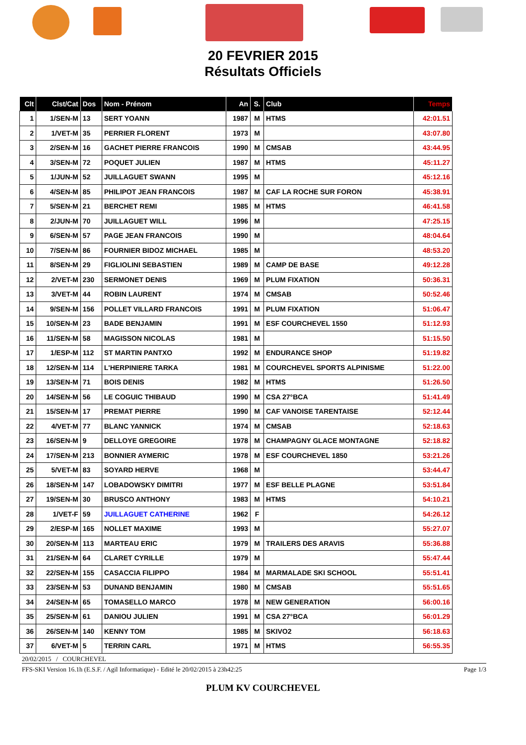20 FEVRIER 2015
Résultats Officiels
| Clt | Clst/Cat | Dos | Nom - Prénom | An | S. | Club | Temps |
| --- | --- | --- | --- | --- | --- | --- | --- |
| 1 | 1/SEN-M | 13 | SERT YOANN | 1987 | M | HTMS | 42:01.51 |
| 2 | 1/VET-M | 35 | PERRIER FLORENT | 1973 | M | | 43:07.80 |
| 3 | 2/SEN-M | 16 | GACHET PIERRE FRANCOIS | 1990 | M | CMSAB | 43:44.95 |
| 4 | 3/SEN-M | 72 | POQUET JULIEN | 1987 | M | HTMS | 45:11.27 |
| 5 | 1/JUN-M | 52 | JUILLAGUET SWANN | 1995 | M | | 45:12.16 |
| 6 | 4/SEN-M | 85 | PHILIPOT JEAN FRANCOIS | 1987 | M | CAF LA ROCHE SUR FORON | 45:38.91 |
| 7 | 5/SEN-M | 21 | BERCHET REMI | 1985 | M | HTMS | 46:41.58 |
| 8 | 2/JUN-M | 70 | JUILLAGUET WILL | 1996 | M | | 47:25.15 |
| 9 | 6/SEN-M | 57 | PAGE JEAN FRANCOIS | 1990 | M | | 48:04.64 |
| 10 | 7/SEN-M | 86 | FOURNIER BIDOZ MICHAEL | 1985 | M | | 48:53.20 |
| 11 | 8/SEN-M | 29 | FIGLIOLINI SEBASTIEN | 1989 | M | CAMP DE BASE | 49:12.28 |
| 12 | 2/VET-M | 230 | SERMONET DENIS | 1969 | M | PLUM FIXATION | 50:36.31 |
| 13 | 3/VET-M | 44 | ROBIN LAURENT | 1974 | M | CMSAB | 50:52.46 |
| 14 | 9/SEN-M | 156 | POLLET VILLARD FRANCOIS | 1991 | M | PLUM FIXATION | 51:06.47 |
| 15 | 10/SEN-M | 23 | BADE BENJAMIN | 1991 | M | ESF COURCHEVEL 1550 | 51:12.93 |
| 16 | 11/SEN-M | 58 | MAGISSON NICOLAS | 1981 | M | | 51:15.50 |
| 17 | 1/ESP-M | 112 | ST MARTIN PANTXO | 1992 | M | ENDURANCE SHOP | 51:19.82 |
| 18 | 12/SEN-M | 114 | L'HERPINIERE TARKA | 1981 | M | COURCHEVEL SPORTS ALPINISME | 51:22.00 |
| 19 | 13/SEN-M | 71 | BOIS DENIS | 1982 | M | HTMS | 51:26.50 |
| 20 | 14/SEN-M | 56 | LE COGUIC THIBAUD | 1990 | M | CSA 27°BCA | 51:41.49 |
| 21 | 15/SEN-M | 17 | PREMAT PIERRE | 1990 | M | CAF VANOISE TARENTAISE | 52:12.44 |
| 22 | 4/VET-M | 77 | BLANC YANNICK | 1974 | M | CMSAB | 52:18.63 |
| 23 | 16/SEN-M | 9 | DELLOYE GREGOIRE | 1978 | M | CHAMPAGNY GLACE MONTAGNE | 52:18.82 |
| 24 | 17/SEN-M | 213 | BONNIER AYMERIC | 1978 | M | ESF COURCHEVEL 1850 | 53:21.26 |
| 25 | 5/VET-M | 83 | SOYARD HERVE | 1968 | M | | 53:44.47 |
| 26 | 18/SEN-M | 147 | LOBADOWSKY DIMITRI | 1977 | M | ESF BELLE PLAGNE | 53:51.84 |
| 27 | 19/SEN-M | 30 | BRUSCO ANTHONY | 1983 | M | HTMS | 54:10.21 |
| 28 | 1/VET-F | 59 | JUILLAGUET CATHERINE | 1962 | F | | 54:26.12 |
| 29 | 2/ESP-M | 165 | NOLLET MAXIME | 1993 | M | | 55:27.07 |
| 30 | 20/SEN-M | 113 | MARTEAU ERIC | 1979 | M | TRAILERS DES ARAVIS | 55:36.88 |
| 31 | 21/SEN-M | 64 | CLARET CYRILLE | 1979 | M | | 55:47.44 |
| 32 | 22/SEN-M | 155 | CASACCIA FILIPPO | 1984 | M | MARMALADE SKI SCHOOL | 55:51.41 |
| 33 | 23/SEN-M | 53 | DUNAND BENJAMIN | 1980 | M | CMSAB | 55:51.65 |
| 34 | 24/SEN-M | 65 | TOMASELLO MARCO | 1978 | M | NEW GENERATION | 56:00.16 |
| 35 | 25/SEN-M | 61 | DANIOU JULIEN | 1991 | M | CSA 27°BCA | 56:01.29 |
| 36 | 26/SEN-M | 140 | KENNY TOM | 1985 | M | SKIVO2 | 56:18.63 |
| 37 | 6/VET-M | 5 | TERRIN CARL | 1971 | M | HTMS | 56:55.35 |
20/02/2015 / COURCHEVEL
FFS-SKI Version 16.1h (E.S.F. / Agil Informatique) - Edité le 20/02/2015 à 23h42:25 Page 1/3
PLUM KV COURCHEVEL